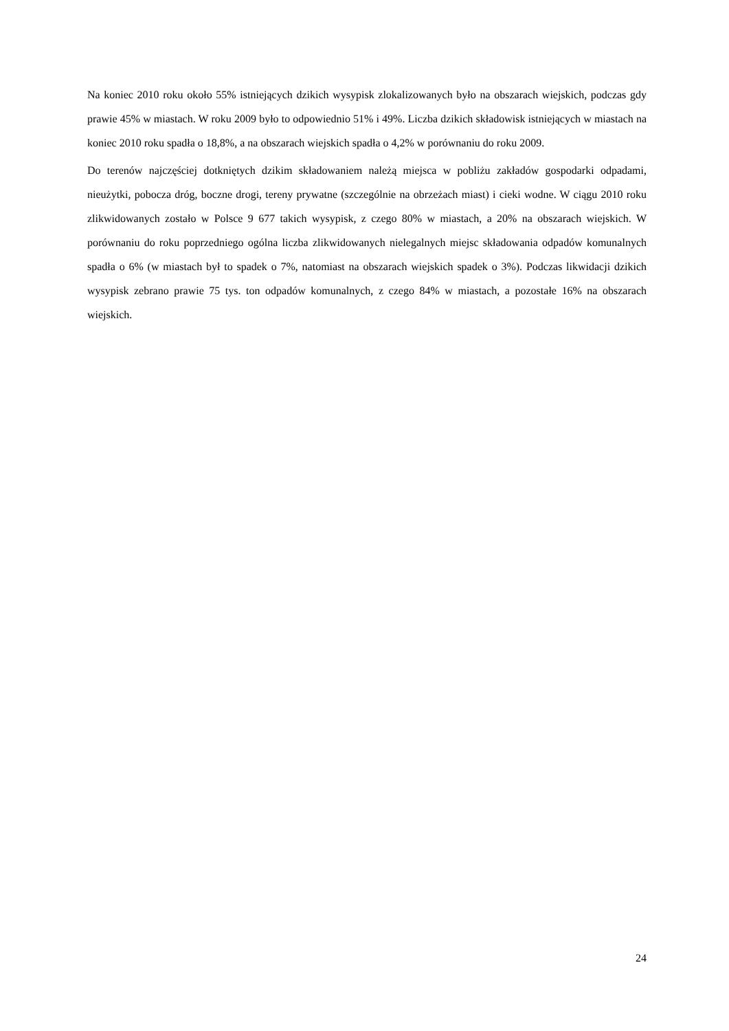Na koniec 2010 roku około 55% istniejących dzikich wysypisk zlokalizowanych było na obszarach wiejskich, podczas gdy prawie 45% w miastach. W roku 2009 było to odpowiednio 51% i 49%. Liczba dzikich składowisk istniejących w miastach na koniec 2010 roku spadła o 18,8%, a na obszarach wiejskich spadła o 4,2% w porównaniu do roku 2009.
Do terenów najczęściej dotkniętych dzikim składowaniem należą miejsca w pobliżu zakładów gospodarki odpadami, nieużytki, pobocza dróg, boczne drogi, tereny prywatne (szczególnie na obrzeżach miast) i cieki wodne. W ciągu 2010 roku zlikwidowanych zostało w Polsce 9 677 takich wysypisk, z czego 80% w miastach, a 20% na obszarach wiejskich. W porównaniu do roku poprzedniego ogólna liczba zlikwidowanych nielegalnych miejsc składowania odpadów komunalnych spadła o 6% (w miastach był to spadek o 7%, natomiast na obszarach wiejskich spadek o 3%). Podczas likwidacji dzikich wysypisk zebrano prawie 75 tys. ton odpadów komunalnych, z czego 84% w miastach, a pozostałe 16% na obszarach wiejskich.
24